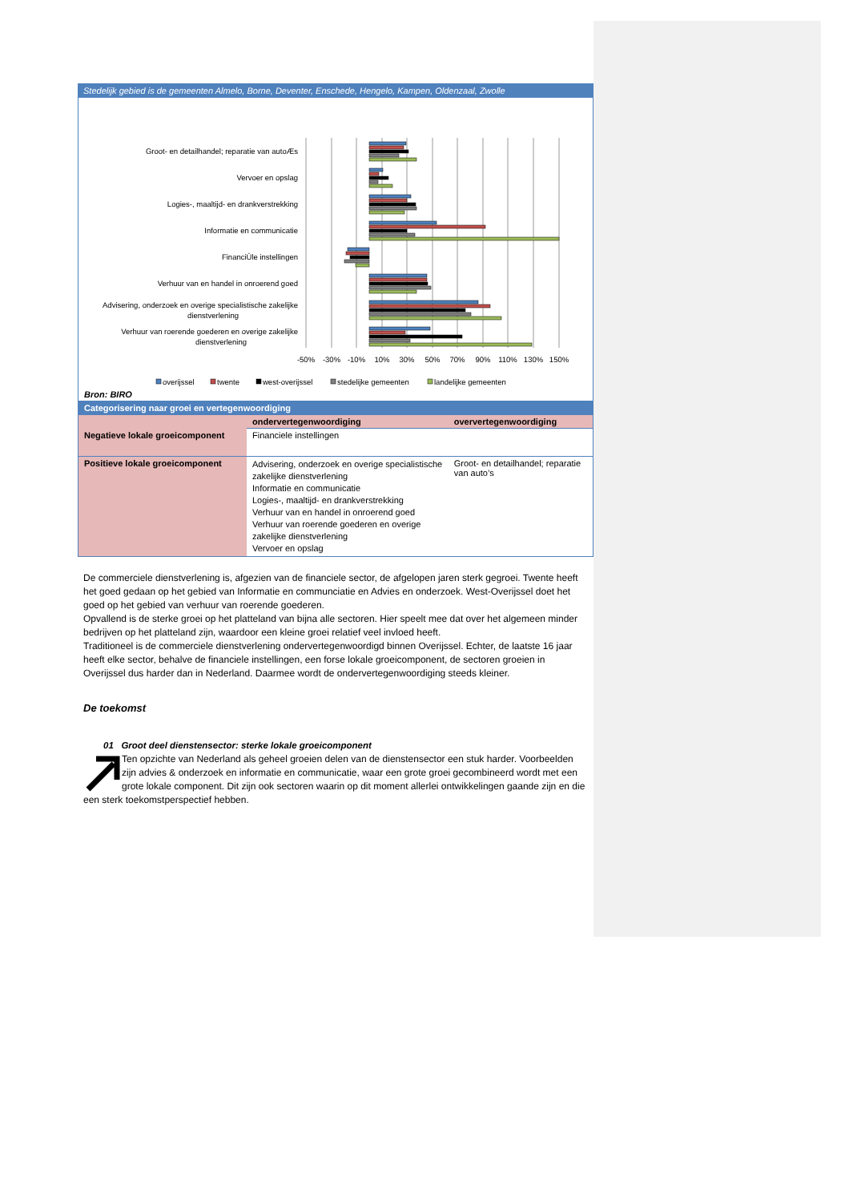Stedelijk gebied is de gemeenten Almelo, Borne, Deventer, Enschede, Hengelo, Kampen, Oldenzaal, Zwolle
Groot- en detailhandel; reparatie van autoÆs
Vervoer en opslag
Logies-, maaltijd- en drankverstrekking
Informatie en communicatie
FinanciÙle instellingen
Verhuur van en handel in onroerend goed
Advisering, onderzoek en overige specialistische zakelijke
dienstverlening
Verhuur van roerende goederen en overige zakelijke
dienstverlening
-50%
-30%
-10%
10%
30%
50%
70%
90%
110%
130%
150%
overijssel
twente
west-overijssel
stedelijke gemeenten
landelijke gemeenten
Bron: BIRO
Categorisering naar groei en vertegenwoordiging
| | ondervertegenwoordiging | oververtegenwoordiging |
| --- | --- | --- |
| Negatieve lokale groeicomponent | Financiele instellingen | |
| Positieve lokale groeicomponent | Advisering, onderzoek en overige specialistische zakelijke dienstverlening Informatie en communicatie Logies-, maaltijd- en drankverstrekking Verhuur van en handel in onroerend goed Verhuur van roerende goederen en overige zakelijke dienstverlening Vervoer en opslag | Groot- en detailhandel; reparatie van auto’s |
De commerciele dienstverlening is, afgezien van de financiele sector, de afgelopen jaren sterk gegroei. Twente heeft het goed gedaan op het gebied van Informatie en communciatie en Advies en onderzoek. West-Overijssel doet het goed op het gebied van verhuur van roerende goederen.
Opvallend is de sterke groei op het platteland van bijna alle sectoren. Hier speelt mee dat over het algemeen minder bedrijven op het platteland zijn, waardoor een kleine groei relatief veel invloed heeft.
Traditioneel is de commerciele dienstverlening ondervertegenwoordigd binnen Overijssel. Echter, de laatste 16 jaar heeft elke sector, behalve de financiele instellingen, een forse lokale groeicomponent, de sectoren groeien in Overijssel dus harder dan in Nederland. Daarmee wordt de ondervertegenwoordiging steeds kleiner.
De toekomst
01 Groot deel dienstensector: sterke lokale groeicomponent
Ten opzichte van Nederland als geheel groeien delen van de dienstensector een stuk harder. Voorbeelden zijn advies & onderzoek en informatie en communicatie, waar een grote groei gecombineerd wordt met een grote lokale component. Dit zijn ook sectoren waarin op dit moment allerlei ontwikkelingen gaande zijn en die een sterk toekomstperspectief hebben.